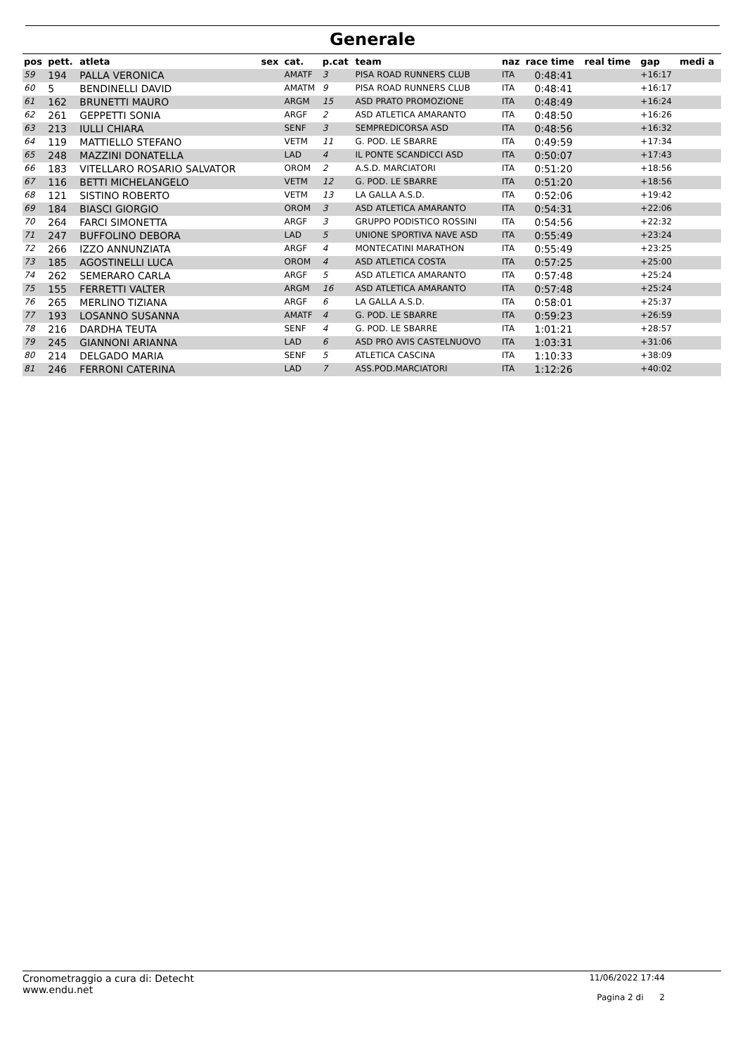Generale
| pos | pett. | atleta | sex | cat. | p.cat | team | naz | race time | real time | gap | medi a |
| --- | --- | --- | --- | --- | --- | --- | --- | --- | --- | --- | --- |
| 59 | 194 | PALLA VERONICA | | AMATF | 3 | PISA ROAD RUNNERS CLUB | ITA | 0:48:41 | | +16:17 | |
| 60 | 5 | BENDINELLI DAVID | | AMATM | 9 | PISA ROAD RUNNERS CLUB | ITA | 0:48:41 | | +16:17 | |
| 61 | 162 | BRUNETTI MAURO | | ARGM | 15 | ASD PRATO PROMOZIONE | ITA | 0:48:49 | | +16:24 | |
| 62 | 261 | GEPPETTI SONIA | | ARGF | 2 | ASD ATLETICA AMARANTO | ITA | 0:48:50 | | +16:26 | |
| 63 | 213 | IULLI CHIARA | | SENF | 3 | SEMPREDICORSA ASD | ITA | 0:48:56 | | +16:32 | |
| 64 | 119 | MATTIELLO STEFANO | | VETM | 11 | G. POD. LE SBARRE | ITA | 0:49:59 | | +17:34 | |
| 65 | 248 | MAZZINI DONATELLA | | LAD | 4 | IL PONTE SCANDICCI ASD | ITA | 0:50:07 | | +17:43 | |
| 66 | 183 | VITELLARO ROSARIO SALVATOR | | OROM | 2 | A.S.D. MARCIATORI | ITA | 0:51:20 | | +18:56 | |
| 67 | 116 | BETTI MICHELANGELO | | VETM | 12 | G. POD. LE SBARRE | ITA | 0:51:20 | | +18:56 | |
| 68 | 121 | SISTINO ROBERTO | | VETM | 13 | LA GALLA A.S.D. | ITA | 0:52:06 | | +19:42 | |
| 69 | 184 | BIASCI GIORGIO | | OROM | 3 | ASD ATLETICA AMARANTO | ITA | 0:54:31 | | +22:06 | |
| 70 | 264 | FARCI SIMONETTA | | ARGF | 3 | GRUPPO PODISTICO ROSSINI | ITA | 0:54:56 | | +22:32 | |
| 71 | 247 | BUFFOLINO DEBORA | | LAD | 5 | UNIONE SPORTIVA NAVE ASD | ITA | 0:55:49 | | +23:24 | |
| 72 | 266 | IZZO ANNUNZIATA | | ARGF | 4 | MONTECATINI MARATHON | ITA | 0:55:49 | | +23:25 | |
| 73 | 185 | AGOSTINELLI LUCA | | OROM | 4 | ASD ATLETICA COSTA | ITA | 0:57:25 | | +25:00 | |
| 74 | 262 | SEMERARO CARLA | | ARGF | 5 | ASD ATLETICA AMARANTO | ITA | 0:57:48 | | +25:24 | |
| 75 | 155 | FERRETTI VALTER | | ARGM | 16 | ASD ATLETICA AMARANTO | ITA | 0:57:48 | | +25:24 | |
| 76 | 265 | MERLINO TIZIANA | | ARGF | 6 | LA GALLA A.S.D. | ITA | 0:58:01 | | +25:37 | |
| 77 | 193 | LOSANNO SUSANNA | | AMATF | 4 | G. POD. LE SBARRE | ITA | 0:59:23 | | +26:59 | |
| 78 | 216 | DARDHA TEUTA | | SENF | 4 | G. POD. LE SBARRE | ITA | 1:01:21 | | +28:57 | |
| 79 | 245 | GIANNONI ARIANNA | | LAD | 6 | ASD PRO AVIS CASTELNUOVO | ITA | 1:03:31 | | +31:06 | |
| 80 | 214 | DELGADO MARIA | | SENF | 5 | ATLETICA CASCINA | ITA | 1:10:33 | | +38:09 | |
| 81 | 246 | FERRONI CATERINA | | LAD | 7 | ASS.POD.MARCIATORI | ITA | 1:12:26 | | +40:02 | |
Cronometraggio a cura di: Detecht
www.endu.net
11/06/2022 17:44
Pagina 2 di 2